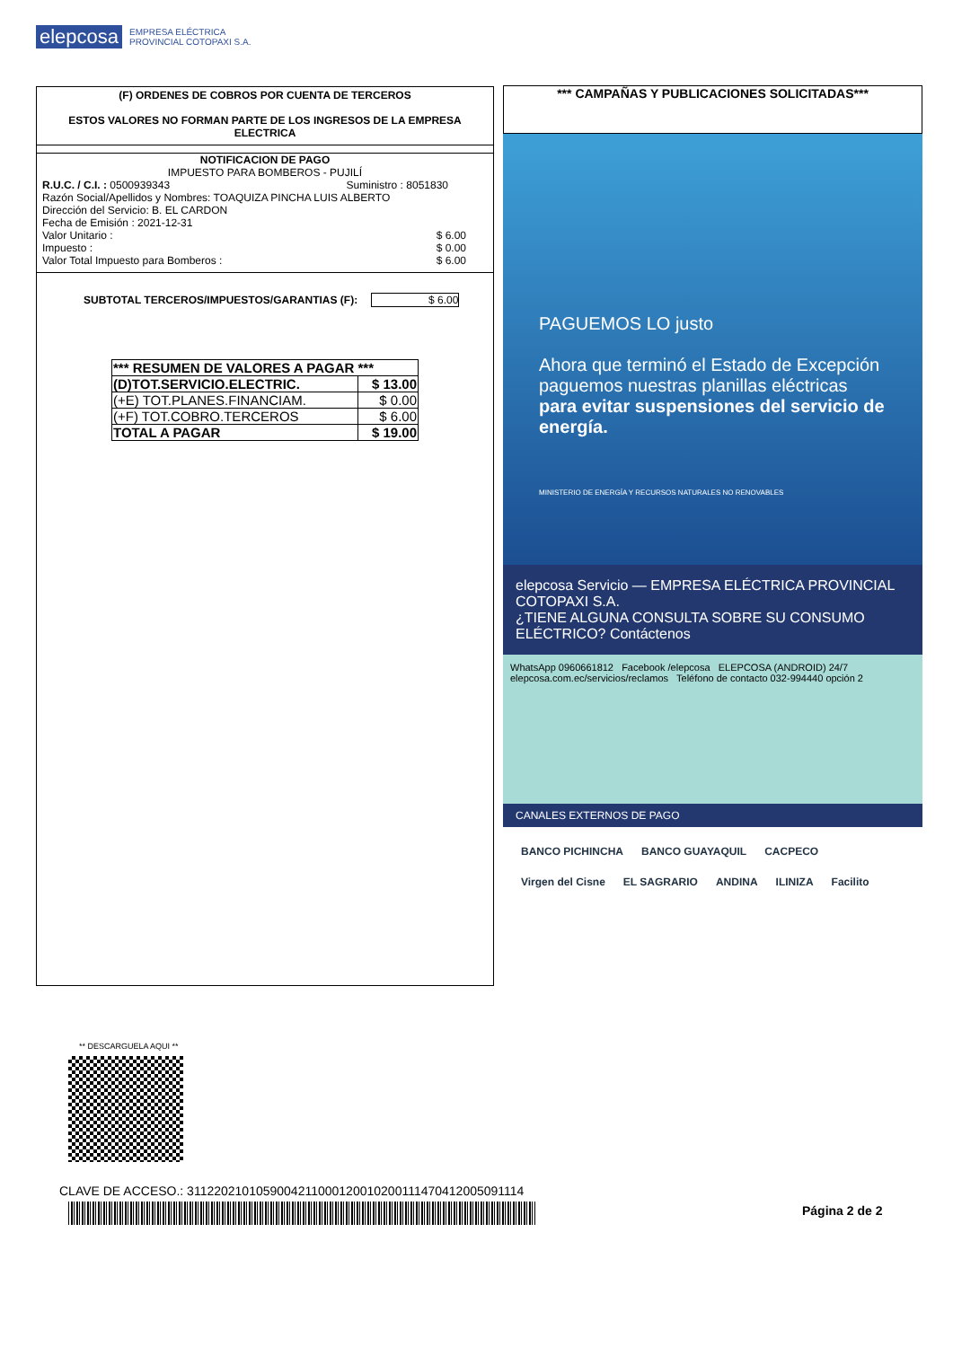elepcosa EMPRESA ELÉCTRICA
PROVINCIAL COTOPAXI S.A.
(F) ORDENES DE COBROS POR CUENTA DE TERCEROS
ESTOS VALORES NO FORMAN PARTE DE LOS INGRESOS DE LA EMPRESA ELECTRICA
NOTIFICACION DE PAGO
IMPUESTO PARA BOMBEROS - PUJILÍ
R.U.C. / C.I. : 0500939343 Suministro : 8051830
Razón Social/Apellidos y Nombres: TOAQUIZA PINCHA LUIS ALBERTO
Dirección del Servicio: B. EL CARDON
Fecha de Emisión : 2021-12-31
Valor Unitario : $ 6.00
Impuesto : $ 0.00
Valor Total Impuesto para Bomberos : $ 6.00
SUBTOTAL TERCEROS/IMPUESTOS/GARANTIAS (F): $ 6.00
| *** RESUMEN DE VALORES A PAGAR *** | |
| (D)TOT.SERVICIO.ELECTRIC. | $ 13.00 |
| (+E) TOT.PLANES.FINANCIAM. | $ 0.00 |
| (+F) TOT.COBRO.TERCEROS | $ 6.00 |
| TOTAL A PAGAR | $ 19.00 |
*** CAMPAÑAS Y PUBLICACIONES SOLICITADAS***
PAGUEMOS LO justo
Ahora que terminó el Estado de Excepción paguemos nuestras planillas eléctricas para evitar suspensiones del servicio de energía.
MINISTERIO DE ENERGÍA Y RECURSOS NATURALES NO RENOVABLES
elepcosa Servicio — EMPRESA ELÉCTRICA PROVINCIAL COTOPAXI S.A.
¿TIENE ALGUNA CONSULTA SOBRE SU CONSUMO ELÉCTRICO? Contáctenos
WhatsApp 0960661812 Facebook /elepcosa ELEPCOSA (ANDROID) 24/7 elepcosa.com.ec/servicios/reclamos Teléfono de contacto 032-994440 opción 2
CANALES EXTERNOS DE PAGO
BANCO PICHINCHA BANCO GUAYAQUIL CACPECO Virgen del Cisne EL SAGRARIO ANDINA ILINIZA Facilito
** DESCARGUELA AQUI **
CLAVE DE ACCESO.: 3112202101059004211000120010200111470412005091114
Página 2 de 2